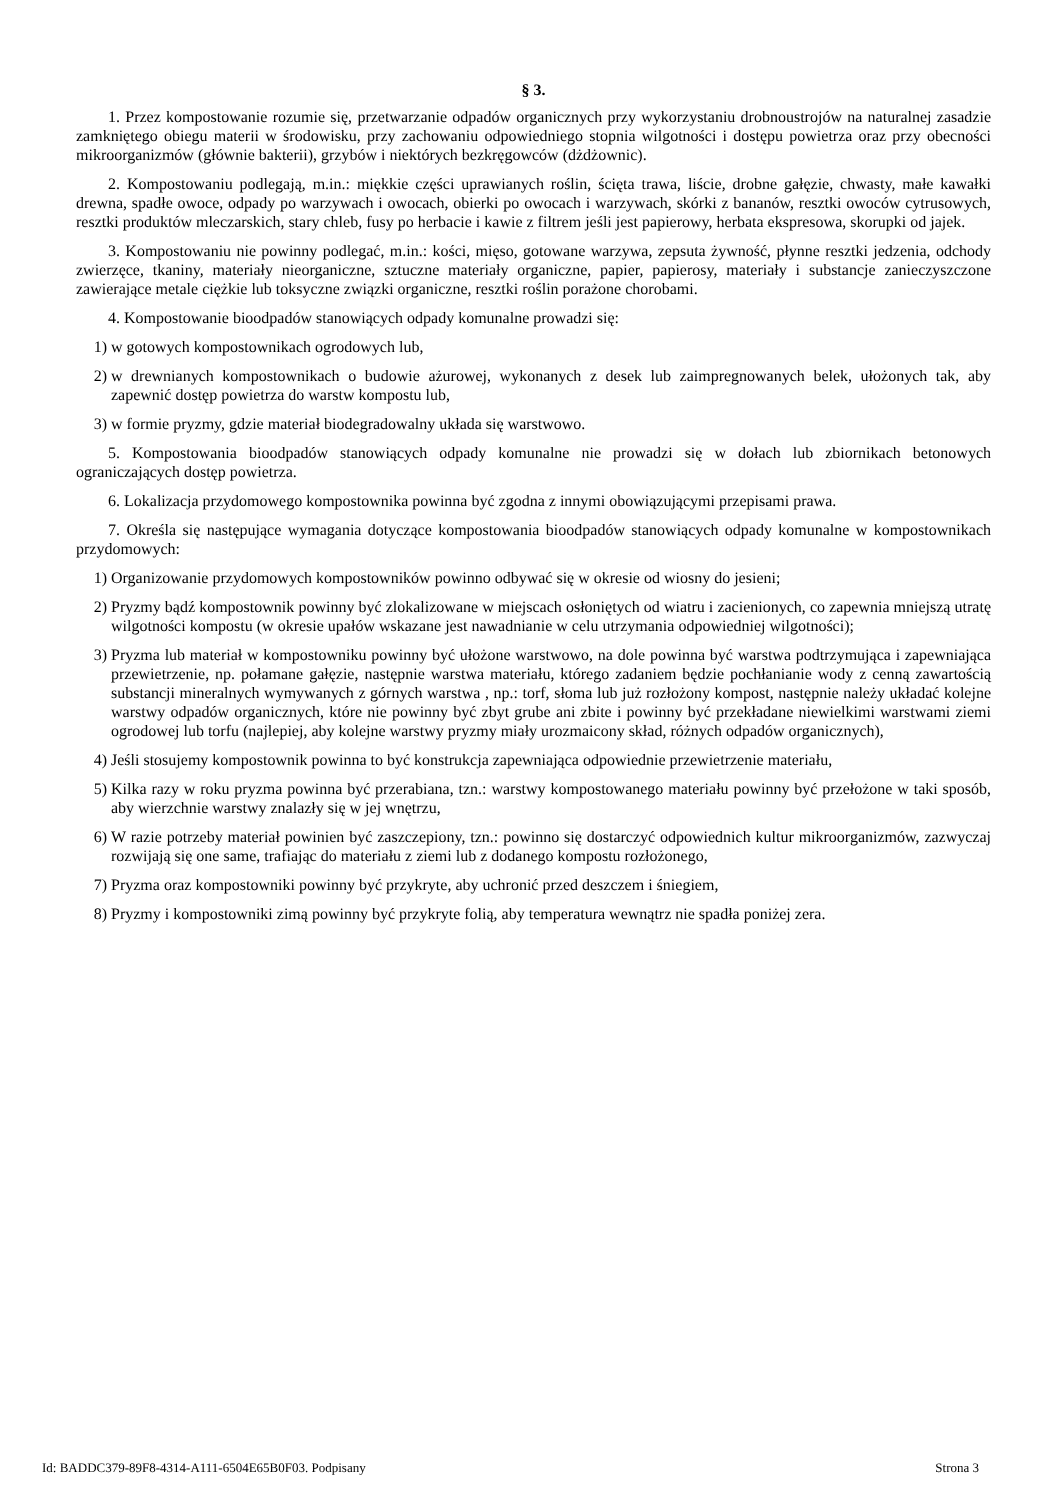§ 3.
1. Przez kompostowanie rozumie się, przetwarzanie odpadów organicznych przy wykorzystaniu drobnoustrojów na naturalnej zasadzie zamkniętego obiegu materii w środowisku, przy zachowaniu odpowiedniego stopnia wilgotności i dostępu powietrza oraz przy obecności mikroorganizmów (głównie bakterii), grzybów i niektórych bezkręgowców (dżdżownic).
2. Kompostowaniu podlegają, m.in.: miękkie części uprawianych roślin, ścięta trawa, liście, drobne gałęzie, chwasty, małe kawałki drewna, spadłe owoce, odpady po warzywach i owocach, obierki po owocach i warzywach, skórki z bananów, resztki owoców cytrusowych, resztki produktów mleczarskich, stary chleb, fusy po herbacie i kawie z filtrem jeśli jest papierowy, herbata ekspresowa, skorupki od jajek.
3. Kompostowaniu nie powinny podlegać, m.in.: kości, mięso, gotowane warzywa, zepsuta żywność, płynne resztki jedzenia, odchody zwierzęce, tkaniny, materiały nieorganiczne, sztuczne materiały organiczne, papier, papierosy, materiały i substancje zanieczyszczone zawierające metale ciężkie lub toksyczne związki organiczne, resztki roślin porażone chorobami.
4. Kompostowanie bioodpadów stanowiących odpady komunalne prowadzi się:
1) w gotowych kompostownikach ogrodowych lub,
2) w drewnianych kompostownikach o budowie ażurowej, wykonanych z desek lub zaimpregnowanych belek, ułożonych tak, aby zapewnić dostęp powietrza do warstw kompostu lub,
3) w formie pryzmy, gdzie materiał biodegradowalny układa się warstwowo.
5. Kompostowania bioodpadów stanowiących odpady komunalne nie prowadzi się w dołach lub zbiornikach betonowych ograniczających dostęp powietrza.
6. Lokalizacja przydomowego kompostownika powinna być zgodna z innymi obowiązującymi przepisami prawa.
7. Określa się następujące wymagania dotyczące kompostowania bioodpadów stanowiących odpady komunalne w kompostownikach przydomowych:
1) Organizowanie przydomowych kompostowników powinno odbywać się w okresie od wiosny do jesieni;
2) Pryzmy bądź kompostownik powinny być zlokalizowane w miejscach osłoniętych od wiatru i zacienionych, co zapewnia mniejszą utratę wilgotności kompostu (w okresie upałów wskazane jest nawadnianie w celu utrzymania odpowiedniej wilgotności);
3) Pryzma lub materiał w kompostowniku powinny być ułożone warstwowo, na dole powinna być warstwa podtrzymująca i zapewniająca przewietrzenie, np. połamane gałęzie, następnie warstwa materiału, którego zadaniem będzie pochłanianie wody z cenną zawartością substancji mineralnych wymywanych z górnych warstwa , np.: torf, słoma lub już rozłożony kompost, następnie należy układać kolejne warstwy odpadów organicznych, które nie powinny być zbyt grube ani zbite i powinny być przekładane niewielkimi warstwami ziemi ogrodowej lub torfu (najlepiej, aby kolejne warstwy pryzmy miały urozmaicony skład, różnych odpadów organicznych),
4) Jeśli stosujemy kompostownik powinna to być konstrukcja zapewniająca odpowiednie przewietrzenie materiału,
5) Kilka razy w roku pryzma powinna być przerabiana, tzn.: warstwy kompostowanego materiału powinny być przełożone w taki sposób, aby wierzchnie warstwy znalazły się w jej wnętrzu,
6) W razie potrzeby materiał powinien być zaszczepiony, tzn.: powinno się dostarczyć odpowiednich kultur mikroorganizmów, zazwyczaj rozwijają się one same, trafiając do materiału z ziemi lub z dodanego kompostu rozłożonego,
7) Pryzma oraz kompostowniki powinny być przykryte, aby uchronić przed deszczem i śniegiem,
8) Pryzmy i kompostowniki zimą powinny być przykryte folią, aby temperatura wewnątrz nie spadła poniżej zera.
Id: BADDC379-89F8-4314-A111-6504E65B0F03. Podpisany Strona 3